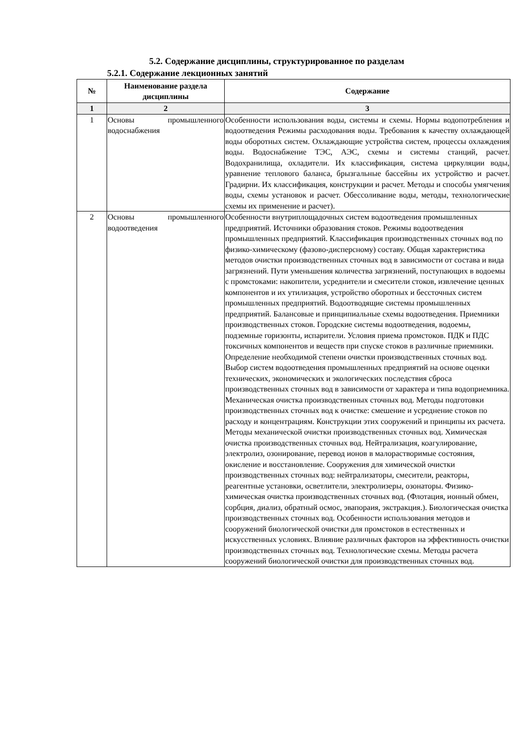5.2. Содержание дисциплины, структурированное по разделам
5.2.1. Содержание лекционных занятий
| № | Наименование раздела дисциплины | Содержание |
| --- | --- | --- |
| 1 | 2 | 3 |
| 1 | Основы промышленного водоснабжения | Особенности использования воды, системы и схемы. Нормы водопотребления и водоотведения Режимы расходования воды. Требования к качеству охлаждающей воды оборотных систем. Охлаждающие устройства систем, процессы охлаждения воды. Водоснабжение ТЭС, АЭС, схемы и системы станций, расчет. Водохранилища, охладители. Их классификация, система циркуляции воды, уравнение теплового баланса, брызгальные бассейны их устройство и расчет. Градирни. Их классификация, конструкции и расчет. Методы и способы умягчения воды, схемы установок и расчет. Обессоливание воды, методы, технологические схемы их применение и расчет). |
| 2 | Основы промышленного водоотведения | Особенности внутриплощадочных систем водоотведения промышленных предприятий. Источники образования стоков. Режимы водоотведения промышленных предприятий. Классификация производственных сточных вод по физико-химическому (фазово-дисперсному) составу. Общая характеристика методов очистки производственных сточных вод в зависимости от состава и вида загрязнений. Пути уменьшения количества загрязнений, поступающих в водоемы с промстоками: накопители, усреднители и смесители стоков, извлечение ценных компонентов и их утилизация, устройство оборотных и бессточных систем промышленных предприятий. Водоотводящие системы промышленных предприятий. Балансовые и принципиальные схемы водоотведения. Приемники производственных стоков. Городские системы водоотведения, водоемы, подземные горизонты, испарители. Условия приема промстоков. ПДК и ПДС токсичных компонентов и веществ при спуске стоков в различные приемники. Определение необходимой степени очистки производственных сточных вод. Выбор систем водоотведения промышленных предприятий на основе оценки технических, экономических и экологических последствия сброса производственных сточных вод в зависимости от характера и типа водоприемника. Механическая очистка производственных сточных вод. Методы подготовки производственных сточных вод к очистке: смешение и усреднение стоков по расходу и концентрациям. Конструкции этих сооружений и принципы их расчета. Методы механической очистки производственных сточных вод. Химическая очистка производственных сточных вод. Нейтрализация, коагулирование, электролиз, озонирование, перевод ионов в малорастворимые состояния, окисление и восстановление. Сооружения для химической очистки производственных сточных вод: нейтрализаторы, смесители, реакторы, реагентные установки, осветлители, электролизеры, озонаторы. Физико-химическая очистка производственных сточных вод. (Флотация, ионный обмен, сорбция, диализ, обратный осмос, эвапораия, экстракция.). Биологическая очистка производственных сточных вод. Особенности использования методов и сооружений биологической очистки для промстоков в естественных и искусственных условиях. Влияние различных факторов на эффективность очистки производственных сточных вод. Технологические схемы. Методы расчета сооружений биологической очистки для производственных сточных вод. |